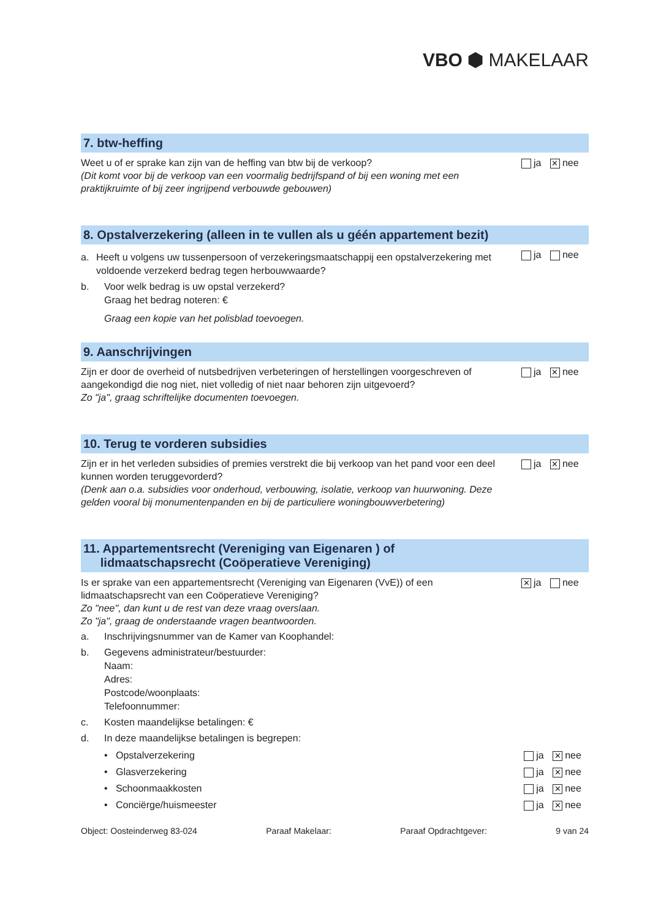VBO ⬢ MAKELAAR
7. btw-heffing
Weet u of er sprake kan zijn van de heffing van btw bij de verkoop?
(Dit komt voor bij de verkoop van een voormalig bedrijfspand of bij een woning met een praktijkruimte of bij zeer ingrijpend verbouwde gebouwen)
ja ✕ nee
8. Opstalverzekering (alleen in te vullen als u géén appartement bezit)
a. Heeft u volgens uw tussenpersoon of verzekeringsmaatschappij een opstalverzekering met voldoende verzekerd bedrag tegen herbouwwaarde?
b. Voor welk bedrag is uw opstal verzekerd?
Graag het bedrag noteren: €
Graag een kopie van het polisblad toevoegen.
ja nee
9. Aanschrijvingen
Zijn er door de overheid of nutsbedrijven verbeteringen of herstellingen voorgeschreven of aangekondigd die nog niet, niet volledig of niet naar behoren zijn uitgevoerd?
Zo "ja", graag schriftelijke documenten toevoegen.
ja ✕ nee
10. Terug te vorderen subsidies
Zijn er in het verleden subsidies of premies verstrekt die bij verkoop van het pand voor een deel kunnen worden teruggevorderd?
(Denk aan o.a. subsidies voor onderhoud, verbouwing, isolatie, verkoop van huurwoning. Deze gelden vooral bij monumentenpanden en bij de particuliere woningbouwverbetering)
ja ✕ nee
11. Appartementsrecht (Vereniging van Eigenaren ) of
lidmaatschapsrecht (Coöperatieve Vereniging)
Is er sprake van een appartementsrecht (Vereniging van Eigenaren (VvE)) of een lidmaatschapsrecht van een Coöperatieve Vereniging?
Zo "nee", dan kunt u de rest van deze vraag overslaan.
Zo "ja", graag de onderstaande vragen beantwoorden.
✕ ja nee
a. Inschrijvingsnummer van de Kamer van Koophandel:
b. Gegevens administrateur/bestuurder:
Naam:
Adres:
Postcode/woonplaats:
Telefoonnummer:
c. Kosten maandelijkse betalingen: €
d. In deze maandelijkse betalingen is begrepen:
• Opstalverzekering ja ✕ nee
• Glasverzekering ja ✕ nee
• Schoonmaakkosten ja ✕ nee
• Conciërge/huismeester ja ✕ nee
Object: Oosteinderweg 83-024 Paraaf Makelaar: Paraaf Opdrachtgever: 9 van 24